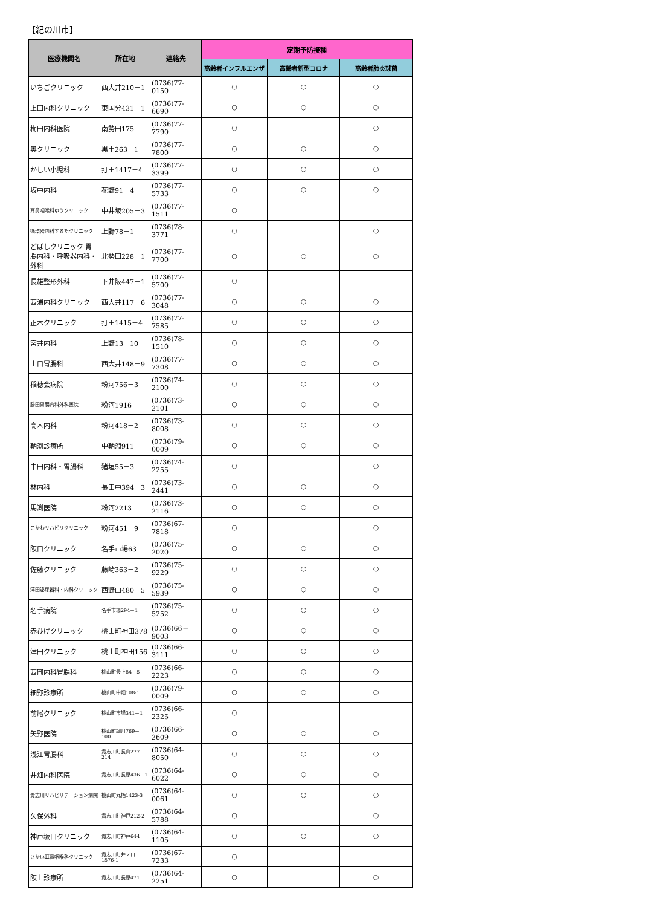【紀の川市】
| 医療機関名 | 所在地 | 連絡先 | 定期予防接種 | | |
| --- | --- | --- | --- | --- | --- |
| | | | 高齢者インフルエンザ | 高齢者新型コロナ | 高齢者肺炎球菌 |
| いちごクリニック | 西大井210－1 | (0736)77-0150 | ○ | ○ | ○ |
| 上田内科クリニック | 東国分431－1 | (0736)77-6690 | ○ | ○ | ○ |
| 梅田内科医院 | 南勢田175 | (0736)77-7790 | ○ | | ○ |
| 奥クリニック | 黒土263－1 | (0736)77-7800 | ○ | ○ | ○ |
| かしい小児科 | 打田1417－4 | (0736)77-3399 | ○ | ○ | ○ |
| 坂中内科 | 花野91－4 | (0736)77-5733 | ○ | ○ | ○ |
| 耳鼻咽喉科ゆうクリニック | 中井坂205－3 | (0736)77-1511 | ○ | | |
| 循環器内科するたクリニック | 上野78－1 | (0736)78-3771 | ○ | | ○ |
| どばしクリニック 胃腸内科・呼吸器内科・外科 | 北勢田228－1 | (0736)77-7700 | ○ | ○ | ○ |
| 長雄整形外科 | 下井阪447－1 | (0736)77-5700 | ○ | | |
| 西浦内科クリニック | 西大井117－6 | (0736)77-3048 | ○ | ○ | ○ |
| 正木クリニック | 打田1415－4 | (0736)77-7585 | ○ | ○ | ○ |
| 宮井内科 | 上野13－10 | (0736)78-1510 | ○ | ○ | ○ |
| 山口胃腸科 | 西大井148－9 | (0736)77-7308 | ○ | ○ | ○ |
| 稲穂会病院 | 粉河756－3 | (0736)74-2100 | ○ | ○ | ○ |
| 勝田胃腸内科外科医院 | 粉河1916 | (0736)73-2101 | ○ | ○ | ○ |
| 高木内科 | 粉河418－2 | (0736)73-8008 | ○ | ○ | ○ |
| 鞆渕診療所 | 中鞆淵911 | (0736)79-0009 | ○ | ○ | ○ |
| 中田内科・胃腸科 | 猪垣55－3 | (0736)74-2255 | ○ | | ○ |
| 林内科 | 長田中394－3 | (0736)73-2441 | ○ | ○ | ○ |
| 馬渕医院 | 粉河2213 | (0736)73-2116 | ○ | ○ | ○ |
| こかわリハビリクリニック | 粉河451－9 | (0736)67-7818 | ○ | | ○ |
| 阪口クリニック | 名手市場63 | (0736)75-2020 | ○ | ○ | ○ |
| 佐藤クリニック | 藤崎363－2 | (0736)75-9229 | ○ | ○ | ○ |
| 澤田泌尿器科・内科クリニック | 西野山480－5 | (0736)75-5939 | ○ | ○ | ○ |
| 名手病院 | 名手市場294－1 | (0736)75-5252 | ○ | ○ | ○ |
| 赤ひげクリニック | 桃山町神田378 | (0736)66－9003 | ○ | ○ | ○ |
| 津田クリニック | 桃山町神田156 | (0736)66-3111 | ○ | ○ | ○ |
| 西岡内科胃腸科 | 桃山町最上84－5 | (0736)66-2223 | ○ | ○ | ○ |
| 細野診療所 | 桃山町中畑108-1 | (0736)79-0009 | ○ | ○ | ○ |
| 前尾クリニック | 桃山町市場341－1 | (0736)66-2325 | ○ | | |
| 矢野医院 | 桃山町調月769－100 | (0736)66-2609 | ○ | ○ | ○ |
| 浅江胃腸科 | 貴志川町長山277－214 | (0736)64-8050 | ○ | ○ | ○ |
| 井畑内科医院 | 貴志川町長原436－1 | (0736)64-6022 | ○ | ○ | ○ |
| 貴志川リハビリテーション病院 | 桃山町丸栖1423-3 | (0736)64-0061 | ○ | ○ | ○ |
| 久保外科 | 貴志川町神戸212-2 | (0736)64-5788 | ○ | | ○ |
| 神戸坂口クリニック | 貴志川町神戸644 | (0736)64-1105 | ○ | ○ | ○ |
| さかい耳鼻咽喉科クリニック | 貴志川町井ノ口1576-1 | (0736)67-7233 | ○ | | |
| 阪上診療所 | 貴志川町長原471 | (0736)64-2251 | ○ | | ○ |